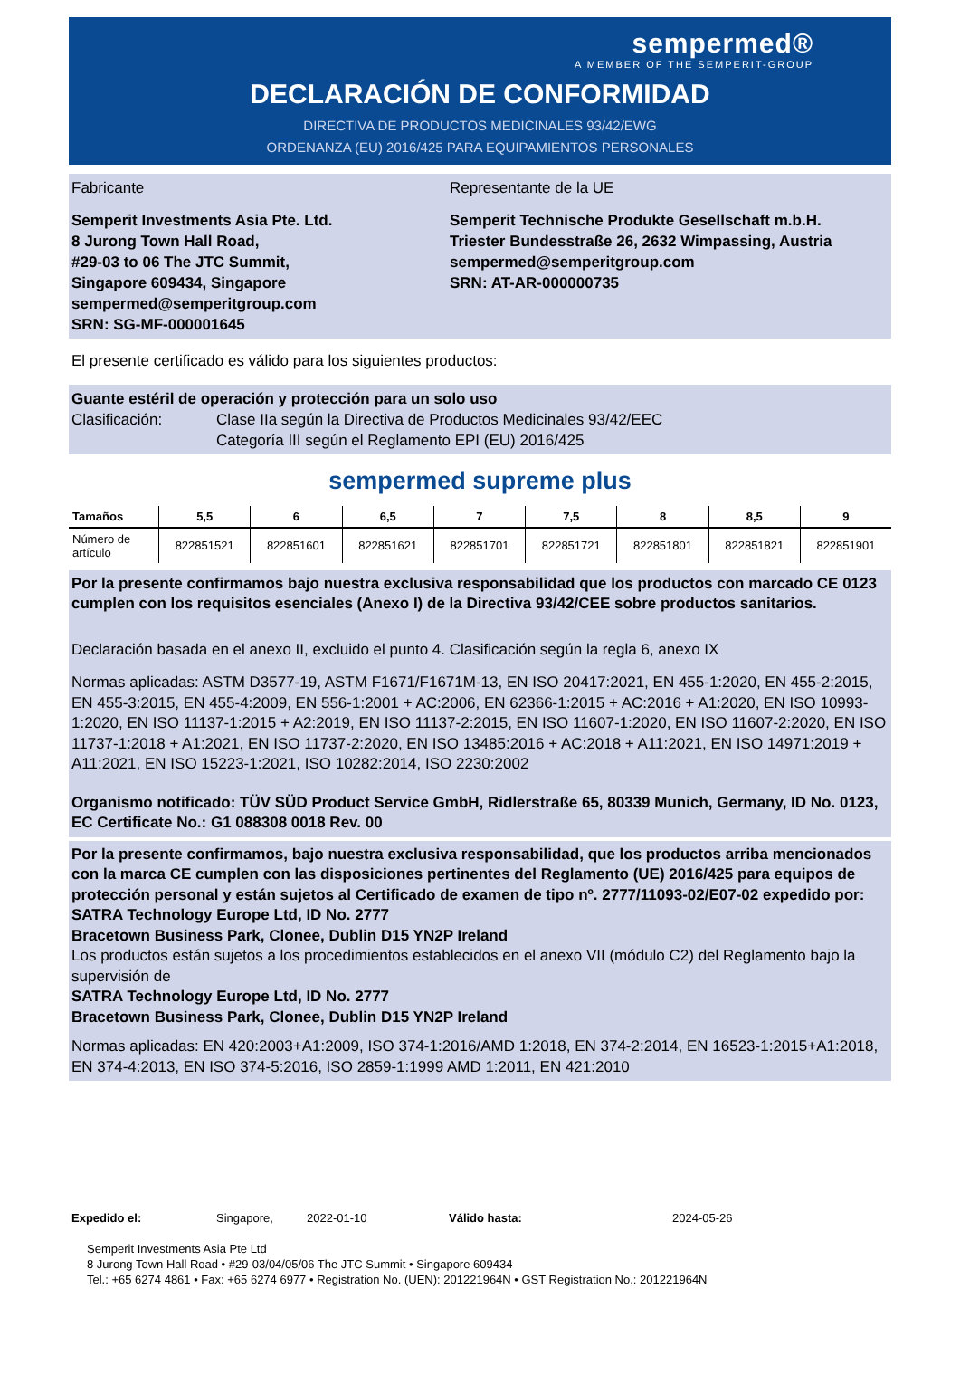sempermed®
A MEMBER OF THE SEMPERIT-GROUP
DECLARACIÓN DE CONFORMIDAD
DIRECTIVA DE PRODUCTOS MEDICINALES 93/42/EWG
ORDENANZA (EU) 2016/425 PARA EQUIPAMIENTOS PERSONALES
Fabricante
Semperit Investments Asia Pte. Ltd.
8 Jurong Town Hall Road,
#29-03 to 06 The JTC Summit,
Singapore 609434, Singapore
sempermed@semperitgroup.com
SRN: SG-MF-000001645
Representante de la UE
Semperit Technische Produkte Gesellschaft m.b.H.
Triester Bundesstraße 26, 2632 Wimpassing, Austria
sempermed@semperitgroup.com
SRN: AT-AR-000000735
El presente certificado es válido para los siguientes productos:
Guante estéril de operación y protección para un solo uso
Clasificación: Clase IIa según la Directiva de Productos Medicinales 93/42/EEC
Categoría III según el Reglamento EPI (EU) 2016/425
sempermed supreme plus
| Tamaños | 5,5 | 6 | 6,5 | 7 | 7,5 | 8 | 8,5 | 9 |
| --- | --- | --- | --- | --- | --- | --- | --- | --- |
| Número de artículo | 822851521 | 822851601 | 822851621 | 822851701 | 822851721 | 822851801 | 822851821 | 822851901 |
Por la presente confirmamos bajo nuestra exclusiva responsabilidad que los productos con marcado CE 0123 cumplen con los requisitos esenciales (Anexo I) de la Directiva 93/42/CEE sobre productos sanitarios.
Declaración basada en el anexo II, excluido el punto 4. Clasificación según la regla 6, anexo IX
Normas aplicadas: ASTM D3577-19, ASTM F1671/F1671M-13, EN ISO 20417:2021, EN 455-1:2020, EN 455-2:2015, EN 455-3:2015, EN 455-4:2009, EN 556-1:2001 + AC:2006, EN 62366-1:2015 + AC:2016 + A1:2020, EN ISO 10993-1:2020, EN ISO 11137-1:2015 + A2:2019, EN ISO 11137-2:2015, EN ISO 11607-1:2020, EN ISO 11607-2:2020, EN ISO 11737-1:2018 + A1:2021, EN ISO 11737-2:2020, EN ISO 13485:2016 + AC:2018 + A11:2021, EN ISO 14971:2019 + A11:2021, EN ISO 15223-1:2021, ISO 10282:2014, ISO 2230:2002
Organismo notificado: TÜV SÜD Product Service GmbH, Ridlerstraße 65, 80339 Munich, Germany, ID No. 0123, EC Certificate No.: G1 088308 0018 Rev. 00
Por la presente confirmamos, bajo nuestra exclusiva responsabilidad, que los productos arriba mencionados con la marca CE cumplen con las disposiciones pertinentes del Reglamento (UE) 2016/425 para equipos de protección personal y están sujetos al Certificado de examen de tipo nº. 2777/11093-02/E07-02 expedido por:
SATRA Technology Europe Ltd, ID No. 2777
Bracetown Business Park, Clonee, Dublin D15 YN2P Ireland
Los productos están sujetos a los procedimientos establecidos en el anexo VII (módulo C2) del Reglamento bajo la supervisión de
SATRA Technology Europe Ltd, ID No. 2777
Bracetown Business Park, Clonee, Dublin D15 YN2P Ireland
Normas aplicadas: EN 420:2003+A1:2009, ISO 374-1:2016/AMD 1:2018, EN 374-2:2014, EN 16523-1:2015+A1:2018, EN 374-4:2013, EN ISO 374-5:2016, ISO 2859-1:1999 AMD 1:2011, EN 421:2010
Expedido el: Singapore, 2022-01-10 Válido hasta: 2024-05-26
Semperit Investments Asia Pte Ltd
8 Jurong Town Hall Road • #29-03/04/05/06 The JTC Summit • Singapore 609434
Tel.: +65 6274 4861 • Fax: +65 6274 6977 • Registration No. (UEN): 201221964N • GST Registration No.: 201221964N